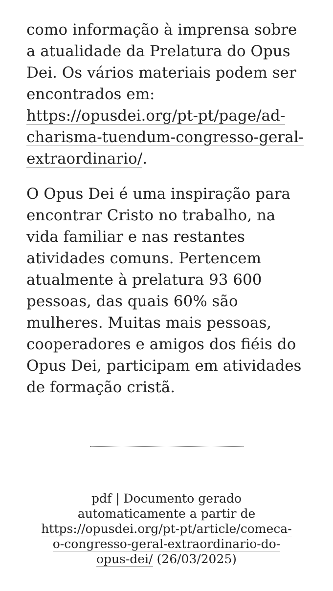como informação à imprensa sobre a atualidade da Prelatura do Opus Dei. Os vários materiais podem ser encontrados em: https://opusdei.org/pt-pt/page/ad-charisma-tuendum-congresso-geral-extraordinario/.
O Opus Dei é uma inspiração para encontrar Cristo no trabalho, na vida familiar e nas restantes atividades comuns. Pertencem atualmente à prelatura 93 600 pessoas, das quais 60% são mulheres. Muitas mais pessoas, cooperadores e amigos dos fiéis do Opus Dei, participam em atividades de formação cristã.
pdf | Documento gerado automaticamente a partir de https://opusdei.org/pt-pt/article/comeca-o-congresso-geral-extraordinario-do-opus-dei/ (26/03/2025)